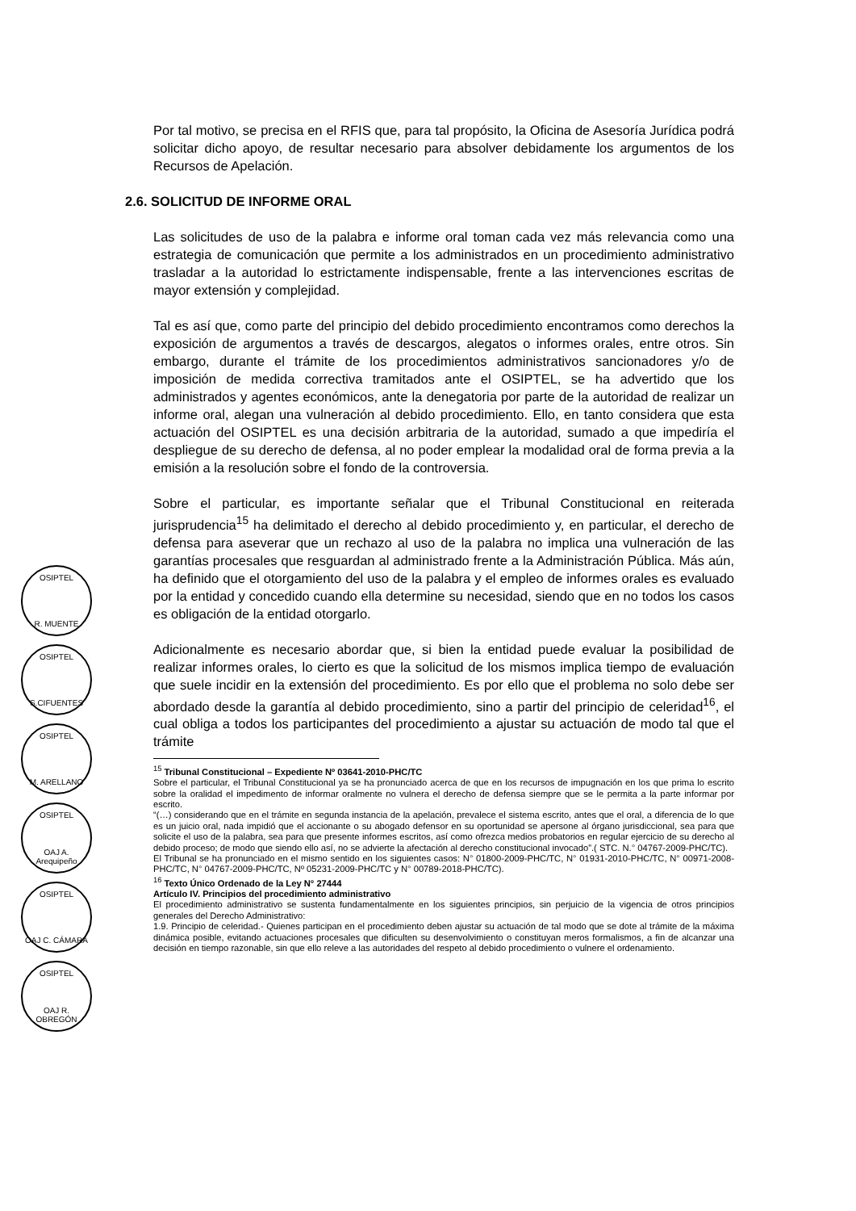OSIPTEL
R. MUENTE
OSIPTEL
S.CIFUENTES
OSIPTEL
M. ARELLANO
OSIPTEL
OAJ A. Arequipeño
OSIPTEL
OAJ C. CÁMARA
OSIPTEL
OAJ R. OBREGÓN
Por tal motivo, se precisa en el RFIS que, para tal propósito, la Oficina de Asesoría Jurídica podrá solicitar dicho apoyo, de resultar necesario para absolver debidamente los argumentos de los Recursos de Apelación.
2.6. SOLICITUD DE INFORME ORAL
Las solicitudes de uso de la palabra e informe oral toman cada vez más relevancia como una estrategia de comunicación que permite a los administrados en un procedimiento administrativo trasladar a la autoridad lo estrictamente indispensable, frente a las intervenciones escritas de mayor extensión y complejidad.
Tal es así que, como parte del principio del debido procedimiento encontramos como derechos la exposición de argumentos a través de descargos, alegatos o informes orales, entre otros. Sin embargo, durante el trámite de los procedimientos administrativos sancionadores y/o de imposición de medida correctiva tramitados ante el OSIPTEL, se ha advertido que los administrados y agentes económicos, ante la denegatoria por parte de la autoridad de realizar un informe oral, alegan una vulneración al debido procedimiento. Ello, en tanto considera que esta actuación del OSIPTEL es una decisión arbitraria de la autoridad, sumado a que impediría el despliegue de su derecho de defensa, al no poder emplear la modalidad oral de forma previa a la emisión a la resolución sobre el fondo de la controversia.
Sobre el particular, es importante señalar que el Tribunal Constitucional en reiterada jurisprudencia<sup>15</sup> ha delimitado el derecho al debido procedimiento y, en particular, el derecho de defensa para aseverar que un rechazo al uso de la palabra no implica una vulneración de las garantías procesales que resguardan al administrado frente a la Administración Pública. Más aún, ha definido que el otorgamiento del uso de la palabra y el empleo de informes orales es evaluado por la entidad y concedido cuando ella determine su necesidad, siendo que en no todos los casos es obligación de la entidad otorgarlo.
Adicionalmente es necesario abordar que, si bien la entidad puede evaluar la posibilidad de realizar informes orales, lo cierto es que la solicitud de los mismos implica tiempo de evaluación que suele incidir en la extensión del procedimiento. Es por ello que el problema no solo debe ser abordado desde la garantía al debido procedimiento, sino a partir del principio de celeridad<sup>16</sup>, el cual obliga a todos los participantes del procedimiento a ajustar su actuación de modo tal que el trámite
<sup>15</sup> Tribunal Constitucional – Expediente Nº 03641-2010-PHC/TC
Sobre el particular, el Tribunal Constitucional ya se ha pronunciado acerca de que en los recursos de impugnación en los que prima lo escrito sobre la oralidad el impedimento de informar oralmente no vulnera el derecho de defensa siempre que se le permita a la parte informar por escrito.
“(…) considerando que en el trámite en segunda instancia de la apelación, prevalece el sistema escrito, antes que el oral, a diferencia de lo que es un juicio oral, nada impidió que el accionante o su abogado defensor en su oportunidad se apersone al órgano jurisdiccional, sea para que solicite el uso de la palabra, sea para que presente informes escritos, así como ofrezca medios probatorios en regular ejercicio de su derecho al debido proceso; de modo que siendo ello así, no se advierte la afectación al derecho constitucional invocado”.( STC. N.° 04767-2009-PHC/TC).
El Tribunal se ha pronunciado en el mismo sentido en los siguientes casos: N° 01800-2009-PHC/TC, N° 01931-2010-PHC/TC, N° 00971-2008-PHC/TC, N° 04767-2009-PHC/TC, Nº 05231-2009-PHC/TC y N° 00789-2018-PHC/TC).
<sup>16</sup> Texto Único Ordenado de la Ley N° 27444
Artículo IV. Principios del procedimiento administrativo
El procedimiento administrativo se sustenta fundamentalmente en los siguientes principios, sin perjuicio de la vigencia de otros principios generales del Derecho Administrativo:
1.9. Principio de celeridad.- Quienes participan en el procedimiento deben ajustar su actuación de tal modo que se dote al trámite de la máxima dinámica posible, evitando actuaciones procesales que dificulten su desenvolvimiento o constituyan meros formalismos, a fin de alcanzar una decisión en tiempo razonable, sin que ello releve a las autoridades del respeto al debido procedimiento o vulnere el ordenamiento.